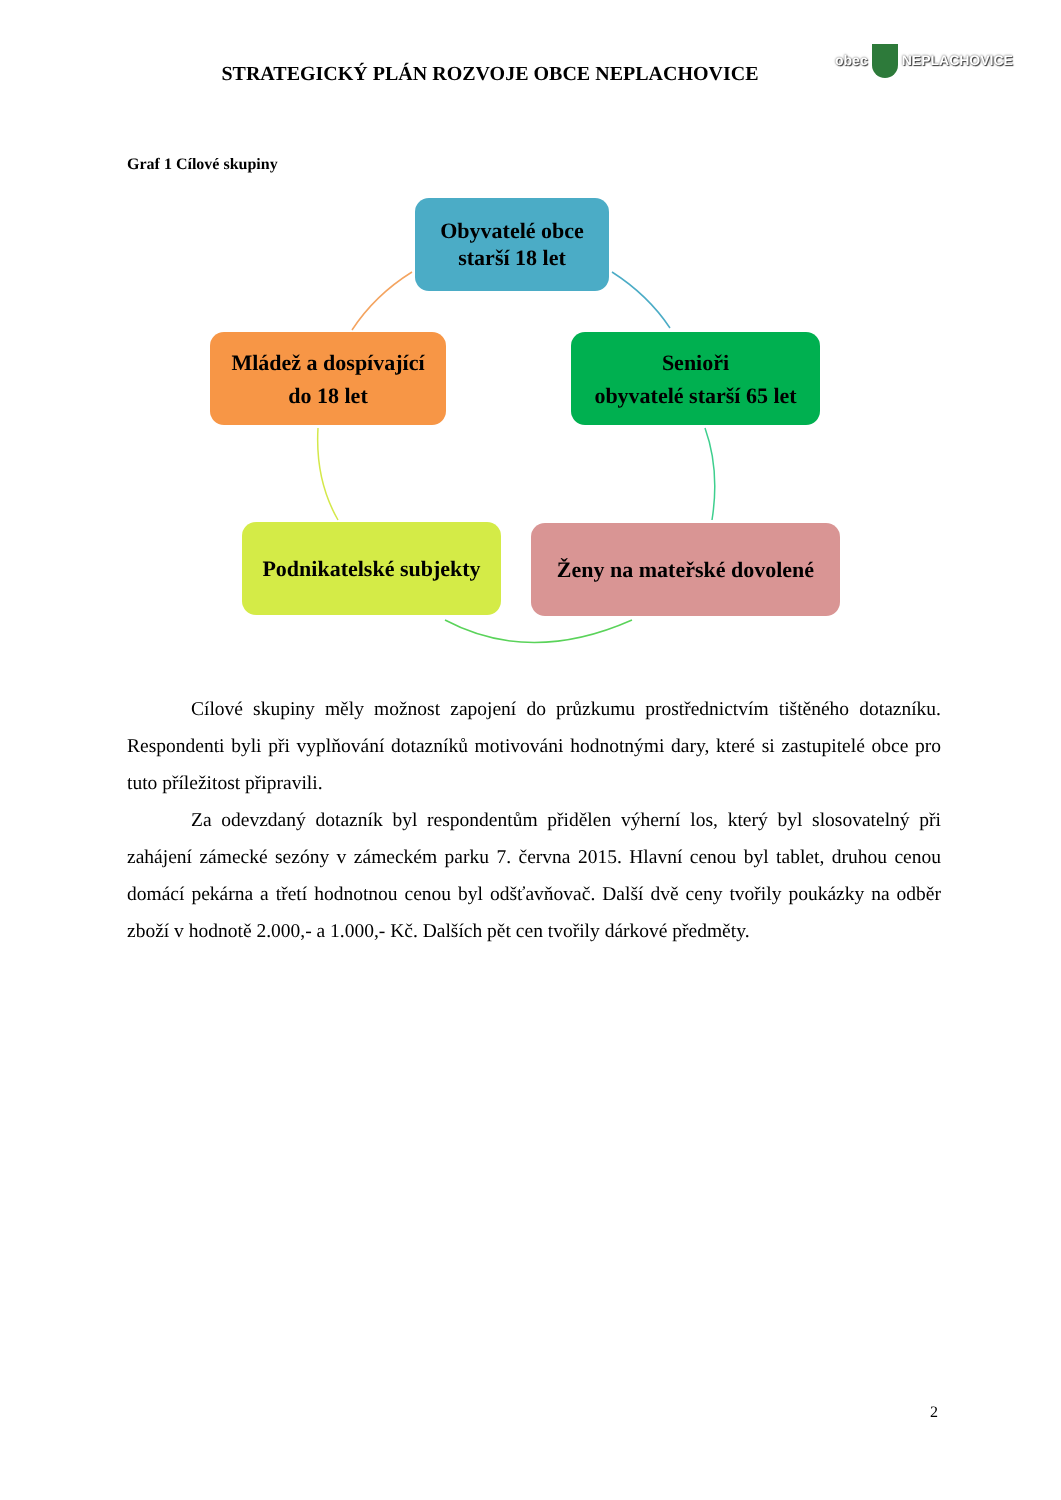STRATEGICKÝ PLÁN ROZVOJE OBCE NEPLACHOVICE
obec NEPLACHOVICE
Graf 1 Cílové skupiny
Obyvatelé obce
starší 18 let
Mládež a dospívající
do 18 let
Senioři
obyvatelé starší 65 let
Podnikatelské subjekty
Ženy na mateřské dovolené
Cílové skupiny měly možnost zapojení do průzkumu prostřednictvím tištěného dotazníku. Respondenti byli při vyplňování dotazníků motivováni hodnotnými dary, které si zastupitelé obce pro tuto příležitost připravili.
Za odevzdaný dotazník byl respondentům přidělen výherní los, který byl slosovatelný při zahájení zámecké sezóny v zámeckém parku 7. června 2015. Hlavní cenou byl tablet, druhou cenou domácí pekárna a třetí hodnotnou cenou byl odšťavňovač. Další dvě ceny tvořily poukázky na odběr zboží v hodnotě 2.000,- a 1.000,- Kč. Dalších pět cen tvořily dárkové předměty.
2